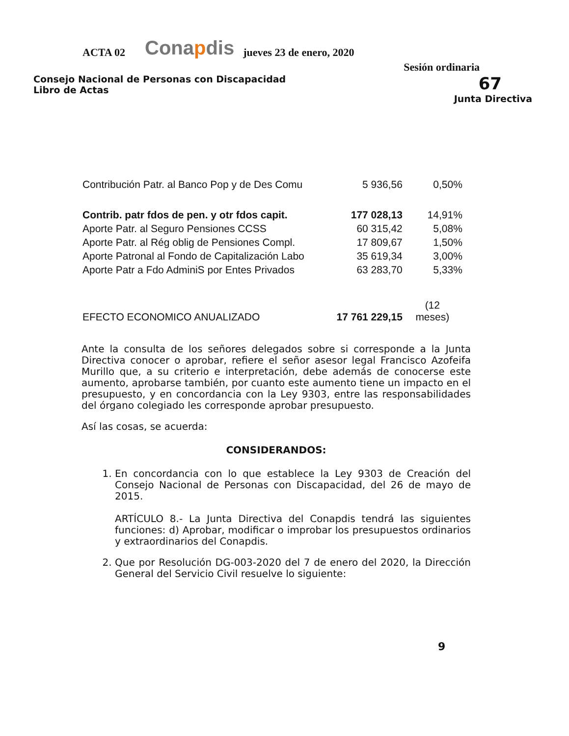ACTA 02
Conapdis
jueves 23 de enero, 2020
Sesión ordinaria
Consejo Nacional de Personas con Discapacidad
Libro de Actas
67
Junta Directiva
| Contribución Patr. al Banco Pop y de Des Comu | 5 936,56 | 0,50% |
| Contrib. patr fdos de pen. y otr fdos capit. | 177 028,13 | 14,91% |
| Aporte Patr. al Seguro Pensiones CCSS | 60 315,42 | 5,08% |
| Aporte Patr. al Rég oblig de Pensiones Compl. | 17 809,67 | 1,50% |
| Aporte Patronal al Fondo de Capitalización Labo | 35 619,34 | 3,00% |
| Aporte Patr a Fdo AdminiS por Entes Privados | 63 283,70 | 5,33% |
| EFECTO ECONOMICO ANUALIZADO | 17 761 229,15 | (12 meses) |
Ante la consulta de los señores delegados sobre si corresponde a la Junta Directiva conocer o aprobar, refiere el señor asesor legal Francisco Azofeifa Murillo que, a su criterio e interpretación, debe además de conocerse este aumento, aprobarse también, por cuanto este aumento tiene un impacto en el presupuesto, y en concordancia con la Ley 9303, entre las responsabilidades del órgano colegiado les corresponde aprobar presupuesto.
Así las cosas, se acuerda:
CONSIDERANDOS:
1. En concordancia con lo que establece la Ley 9303 de Creación del Consejo Nacional de Personas con Discapacidad, del 26 de mayo de 2015.
ARTÍCULO 8.- La Junta Directiva del Conapdis tendrá las siguientes funciones: d) Aprobar, modificar o improbar los presupuestos ordinarios y extraordinarios del Conapdis.
2. Que por Resolución DG-003-2020 del 7 de enero del 2020, la Dirección General del Servicio Civil resuelve lo siguiente:
9